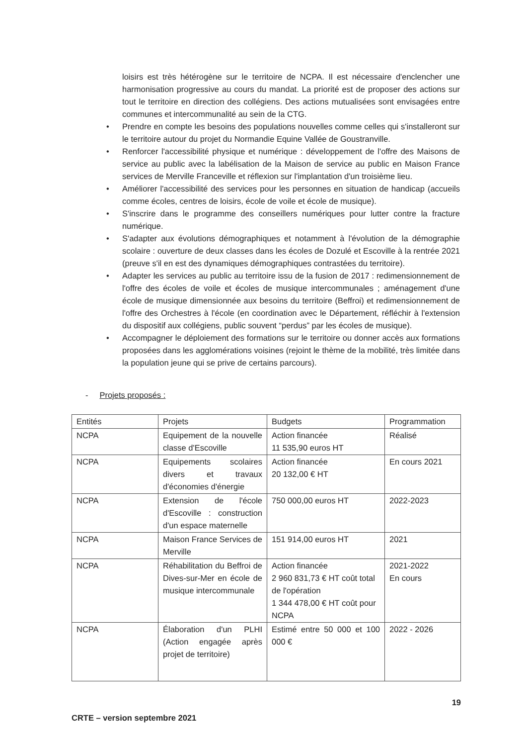loisirs est très hétérogène sur le territoire de NCPA. Il est nécessaire d'enclencher une harmonisation progressive au cours du mandat. La priorité est de proposer des actions sur tout le territoire en direction des collégiens. Des actions mutualisées sont envisagées entre communes et intercommunalité au sein de la CTG.
• Prendre en compte les besoins des populations nouvelles comme celles qui s'installeront sur le territoire autour du projet du Normandie Equine Vallée de Goustranville.
• Renforcer l'accessibilité physique et numérique : développement de l'offre des Maisons de service au public avec la labélisation de la Maison de service au public en Maison France services de Merville Franceville et réflexion sur l'implantation d'un troisième lieu.
• Améliorer l'accessibilité des services pour les personnes en situation de handicap (accueils comme écoles, centres de loisirs, école de voile et école de musique).
• S'inscrire dans le programme des conseillers numériques pour lutter contre la fracture numérique.
• S'adapter aux évolutions démographiques et notamment à l'évolution de la démographie scolaire : ouverture de deux classes dans les écoles de Dozulé et Escoville à la rentrée 2021 (preuve s'il en est des dynamiques démographiques contrastées du territoire).
• Adapter les services au public au territoire issu de la fusion de 2017 : redimensionnement de l'offre des écoles de voile et écoles de musique intercommunales ; aménagement d'une école de musique dimensionnée aux besoins du territoire (Beffroi) et redimensionnement de l'offre des Orchestres à l'école (en coordination avec le Département, réfléchir à l'extension du dispositif aux collégiens, public souvent “perdus” par les écoles de musique).
• Accompagner le déploiement des formations sur le territoire ou donner accès aux formations proposées dans les agglomérations voisines (rejoint le thème de la mobilité, très limitée dans la population jeune qui se prive de certains parcours).
- Projets proposés :
| Entités | Projets | Budgets | Programmation |
| --- | --- | --- | --- |
| NCPA | Equipement de la nouvelle classe d'Escoville | Action financée 11 535,90 euros HT | Réalisé |
| NCPA | Equipements scolaires divers et travaux d'économies d'énergie | Action financée 20 132,00 € HT | En cours 2021 |
| NCPA | Extension de l'école d'Escoville : construction d'un espace maternelle | 750 000,00 euros HT | 2022-2023 |
| NCPA | Maison France Services de Merville | 151 914,00 euros HT | 2021 |
| NCPA | Réhabilitation du Beffroi de Dives-sur-Mer en école de musique intercommunale | Action financée 2 960 831,73 € HT coût total de l'opération 1 344 478,00 € HT coût pour NCPA | 2021-2022 En cours |
| NCPA | Élaboration d'un PLHI (Action engagée après projet de territoire) | Estimé entre 50 000 et 100 000 € | 2022 - 2026 |
19
CRTE – version septembre 2021